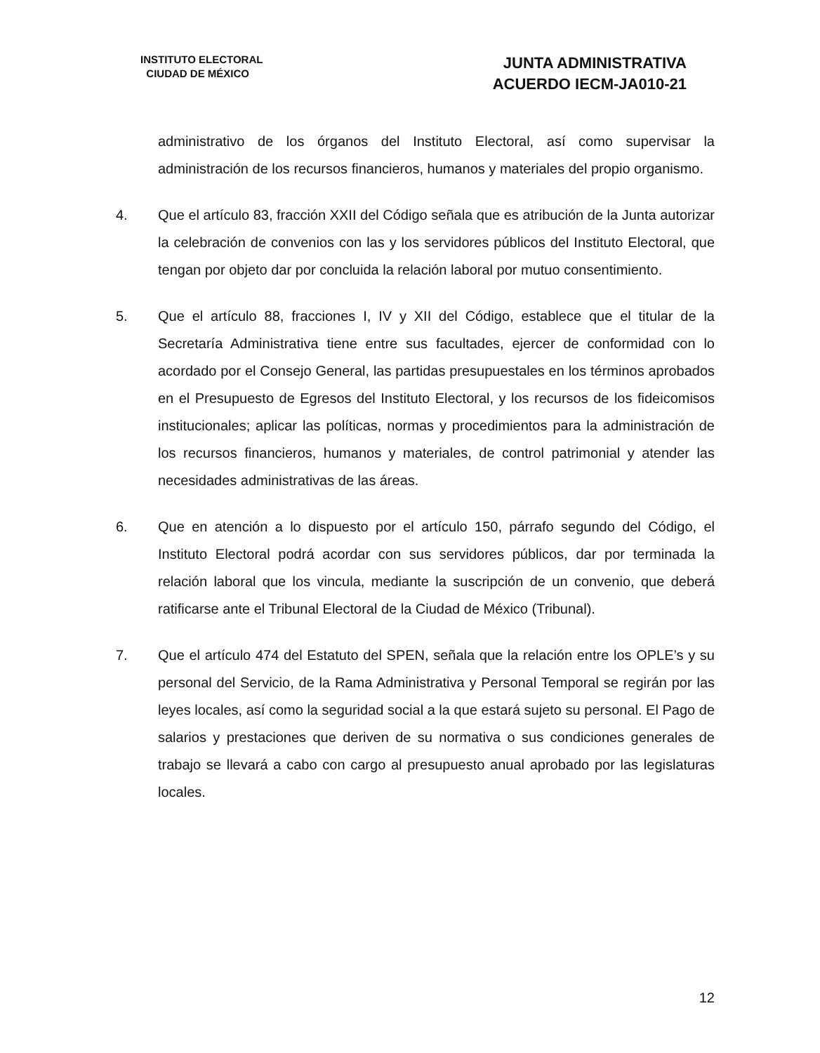INSTITUTO ELECTORAL
CIUDAD DE MÉXICO
JUNTA ADMINISTRATIVA
ACUERDO IECM-JA010-21
administrativo de los órganos del Instituto Electoral, así como supervisar la administración de los recursos financieros, humanos y materiales del propio organismo.
4. Que el artículo 83, fracción XXII del Código señala que es atribución de la Junta autorizar la celebración de convenios con las y los servidores públicos del Instituto Electoral, que tengan por objeto dar por concluida la relación laboral por mutuo consentimiento.
5. Que el artículo 88, fracciones I, IV y XII del Código, establece que el titular de la Secretaría Administrativa tiene entre sus facultades, ejercer de conformidad con lo acordado por el Consejo General, las partidas presupuestales en los términos aprobados en el Presupuesto de Egresos del Instituto Electoral, y los recursos de los fideicomisos institucionales; aplicar las políticas, normas y procedimientos para la administración de los recursos financieros, humanos y materiales, de control patrimonial y atender las necesidades administrativas de las áreas.
6. Que en atención a lo dispuesto por el artículo 150, párrafo segundo del Código, el Instituto Electoral podrá acordar con sus servidores públicos, dar por terminada la relación laboral que los vincula, mediante la suscripción de un convenio, que deberá ratificarse ante el Tribunal Electoral de la Ciudad de México (Tribunal).
7. Que el artículo 474 del Estatuto del SPEN, señala que la relación entre los OPLE’s y su personal del Servicio, de la Rama Administrativa y Personal Temporal se regirán por las leyes locales, así como la seguridad social a la que estará sujeto su personal. El Pago de salarios y prestaciones que deriven de su normativa o sus condiciones generales de trabajo se llevará a cabo con cargo al presupuesto anual aprobado por las legislaturas locales.
12